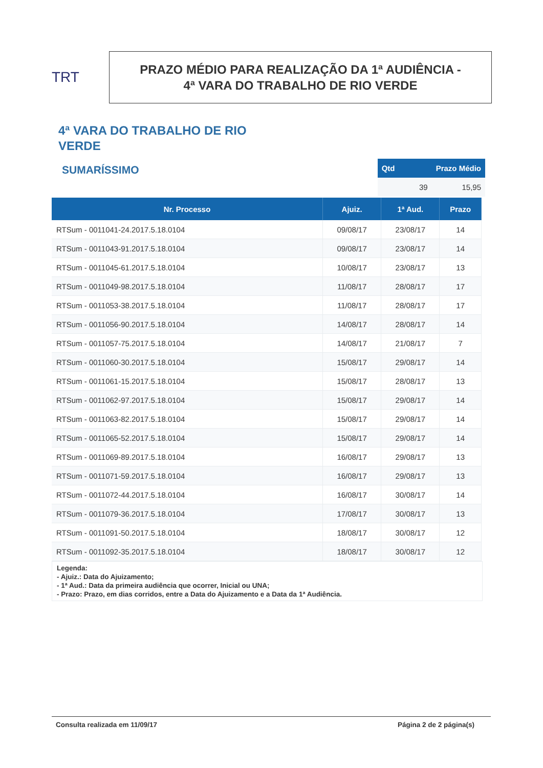TRT
PRAZO MÉDIO PARA REALIZAÇÃO DA 1ª AUDIÊNCIA -
4ª VARA DO TRABALHO DE RIO VERDE
4ª VARA DO TRABALHO DE RIO VERDE
SUMARÍSSIMO
| Qtd | Prazo Médio |
| --- | --- |
| 39 | 15,95 |
| Nr. Processo | Ajuiz. | 1ª Aud. | Prazo |
| --- | --- | --- | --- |
| RTSum - 0011041-24.2017.5.18.0104 | 09/08/17 | 23/08/17 | 14 |
| RTSum - 0011043-91.2017.5.18.0104 | 09/08/17 | 23/08/17 | 14 |
| RTSum - 0011045-61.2017.5.18.0104 | 10/08/17 | 23/08/17 | 13 |
| RTSum - 0011049-98.2017.5.18.0104 | 11/08/17 | 28/08/17 | 17 |
| RTSum - 0011053-38.2017.5.18.0104 | 11/08/17 | 28/08/17 | 17 |
| RTSum - 0011056-90.2017.5.18.0104 | 14/08/17 | 28/08/17 | 14 |
| RTSum - 0011057-75.2017.5.18.0104 | 14/08/17 | 21/08/17 | 7 |
| RTSum - 0011060-30.2017.5.18.0104 | 15/08/17 | 29/08/17 | 14 |
| RTSum - 0011061-15.2017.5.18.0104 | 15/08/17 | 28/08/17 | 13 |
| RTSum - 0011062-97.2017.5.18.0104 | 15/08/17 | 29/08/17 | 14 |
| RTSum - 0011063-82.2017.5.18.0104 | 15/08/17 | 29/08/17 | 14 |
| RTSum - 0011065-52.2017.5.18.0104 | 15/08/17 | 29/08/17 | 14 |
| RTSum - 0011069-89.2017.5.18.0104 | 16/08/17 | 29/08/17 | 13 |
| RTSum - 0011071-59.2017.5.18.0104 | 16/08/17 | 29/08/17 | 13 |
| RTSum - 0011072-44.2017.5.18.0104 | 16/08/17 | 30/08/17 | 14 |
| RTSum - 0011079-36.2017.5.18.0104 | 17/08/17 | 30/08/17 | 13 |
| RTSum - 0011091-50.2017.5.18.0104 | 18/08/17 | 30/08/17 | 12 |
| RTSum - 0011092-35.2017.5.18.0104 | 18/08/17 | 30/08/17 | 12 |
Legenda:
- Ajuiz.: Data do Ajuizamento;
- 1ª Aud.: Data da primeira audiência que ocorrer, Inicial ou UNA;
- Prazo: Prazo, em dias corridos, entre a Data do Ajuizamento e a Data da 1ª Audiência.
Consulta realizada em 11/09/17 Página 2 de 2 página(s)